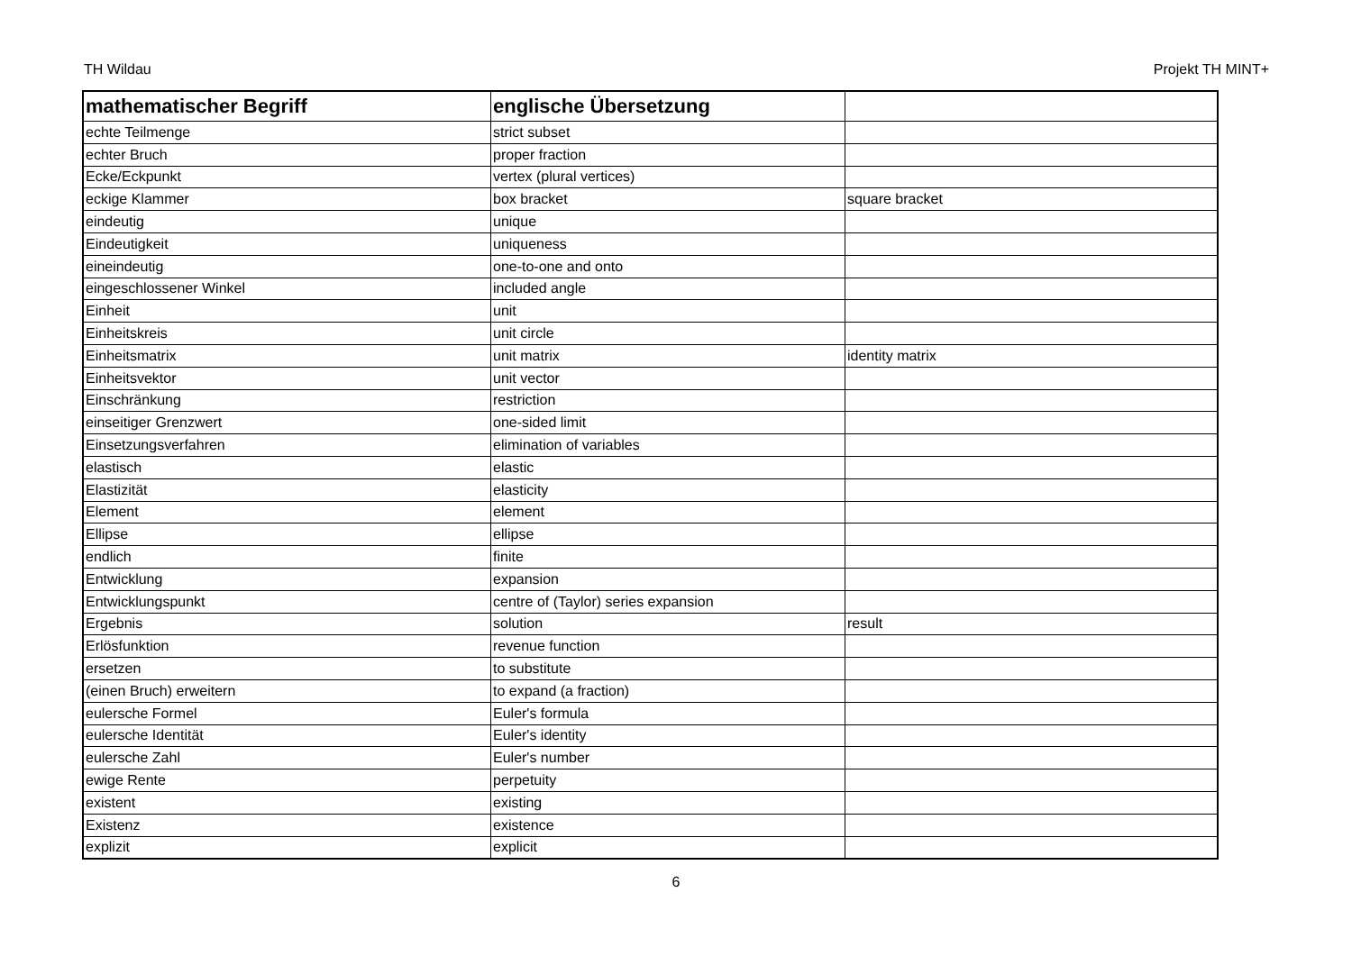TH Wildau Projekt TH MINT+
| mathematischer Begriff | englische Übersetzung | |
| --- | --- | --- |
| echte Teilmenge | strict subset | |
| echter Bruch | proper fraction | |
| Ecke/Eckpunkt | vertex (plural vertices) | |
| eckige Klammer | box bracket | square bracket |
| eindeutig | unique | |
| Eindeutigkeit | uniqueness | |
| eineindeutig | one-to-one and onto | |
| eingeschlossener Winkel | included angle | |
| Einheit | unit | |
| Einheitskreis | unit circle | |
| Einheitsmatrix | unit matrix | identity matrix |
| Einheitsvektor | unit vector | |
| Einschränkung | restriction | |
| einseitiger Grenzwert | one-sided limit | |
| Einsetzungsverfahren | elimination of variables | |
| elastisch | elastic | |
| Elastizität | elasticity | |
| Element | element | |
| Ellipse | ellipse | |
| endlich | finite | |
| Entwicklung | expansion | |
| Entwicklungspunkt | centre of (Taylor) series expansion | |
| Ergebnis | solution | result |
| Erlösfunktion | revenue function | |
| ersetzen | to substitute | |
| (einen Bruch) erweitern | to expand (a fraction) | |
| eulersche Formel | Euler's formula | |
| eulersche Identität | Euler's identity | |
| eulersche Zahl | Euler's number | |
| ewige Rente | perpetuity | |
| existent | existing | |
| Existenz | existence | |
| explizit | explicit | |
6